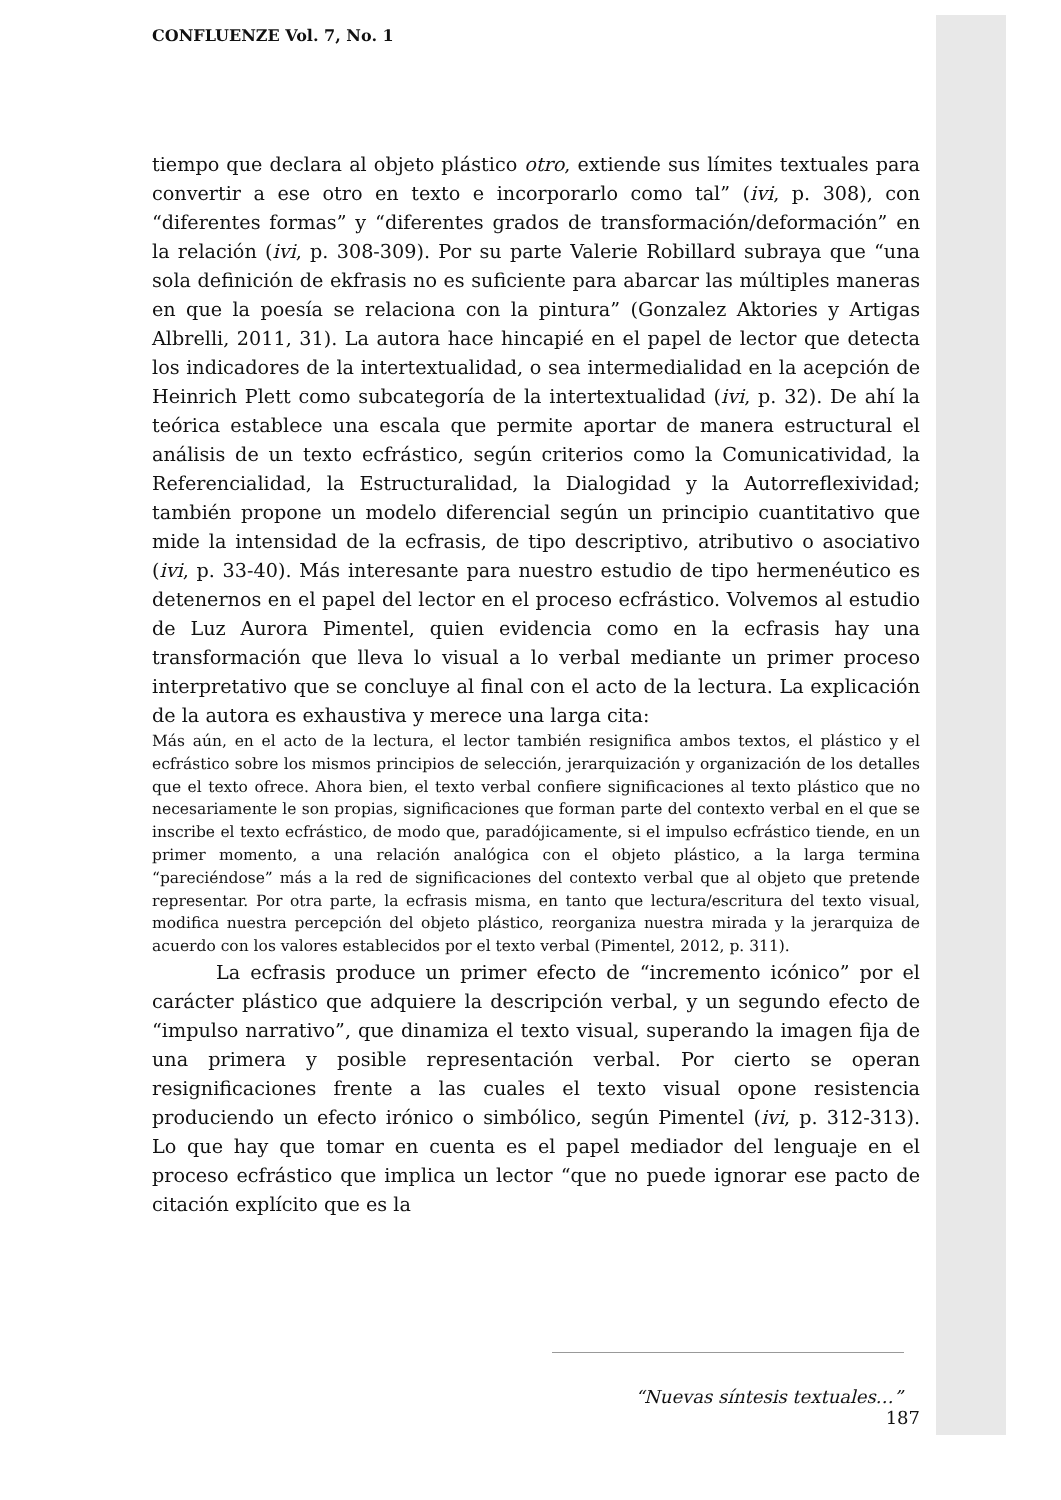CONFLUENZE Vol. 7, No. 1
tiempo que declara al objeto plástico otro, extiende sus límites textuales para convertir a ese otro en texto e incorporarlo como tal” (ivi, p. 308), con “diferentes formas” y “diferentes grados de transformación/deformación” en la relación (ivi, p. 308-309). Por su parte Valerie Robillard subraya que “una sola definición de ekfrasis no es suficiente para abarcar las múltiples maneras en que la poesía se relaciona con la pintura” (Gonzalez Aktories y Artigas Albrelli, 2011, 31). La autora hace hincapié en el papel de lector que detecta los indicadores de la intertextualidad, o sea intermedialidad en la acepción de Heinrich Plett como subcategoría de la intertextualidad (ivi, p. 32). De ahí la teórica establece una escala que permite aportar de manera estructural el análisis de un texto ecfrástico, según criterios como la Comunicatividad, la Referencialidad, la Estructuralidad, la Dialogidad y la Autorreflexividad; también propone un modelo diferencial según un principio cuantitativo que mide la intensidad de la ecfrasis, de tipo descriptivo, atributivo o asociativo (ivi, p. 33-40). Más interesante para nuestro estudio de tipo hermenéutico es detenernos en el papel del lector en el proceso ecfrástico. Volvemos al estudio de Luz Aurora Pimentel, quien evidencia como en la ecfrasis hay una transformación que lleva lo visual a lo verbal mediante un primer proceso interpretativo que se concluye al final con el acto de la lectura. La explicación de la autora es exhaustiva y merece una larga cita:
Más aún, en el acto de la lectura, el lector también resignifica ambos textos, el plástico y el ecfrástico sobre los mismos principios de selección, jerarquización y organización de los detalles que el texto ofrece. Ahora bien, el texto verbal confiere significaciones al texto plástico que no necesariamente le son propias, significaciones que forman parte del contexto verbal en el que se inscribe el texto ecfrástico, de modo que, paradójicamente, si el impulso ecfrástico tiende, en un primer momento, a una relación analógica con el objeto plástico, a la larga termina “pareciéndose” más a la red de significaciones del contexto verbal que al objeto que pretende representar. Por otra parte, la ecfrasis misma, en tanto que lectura/escritura del texto visual, modifica nuestra percepción del objeto plástico, reorganiza nuestra mirada y la jerarquiza de acuerdo con los valores establecidos por el texto verbal (Pimentel, 2012, p. 311).
La ecfrasis produce un primer efecto de “incremento icónico” por el carácter plástico que adquiere la descripción verbal, y un segundo efecto de “impulso narrativo”, que dinamiza el texto visual, superando la imagen fija de una primera y posible representación verbal. Por cierto se operan resignificaciones frente a las cuales el texto visual opone resistencia produciendo un efecto irónico o simbólico, según Pimentel (ivi, p. 312-313). Lo que hay que tomar en cuenta es el papel mediador del lenguaje en el proceso ecfrástico que implica un lector “que no puede ignorar ese pacto de citación explícito que es la
“Nuevas síntesis textuales…” 187